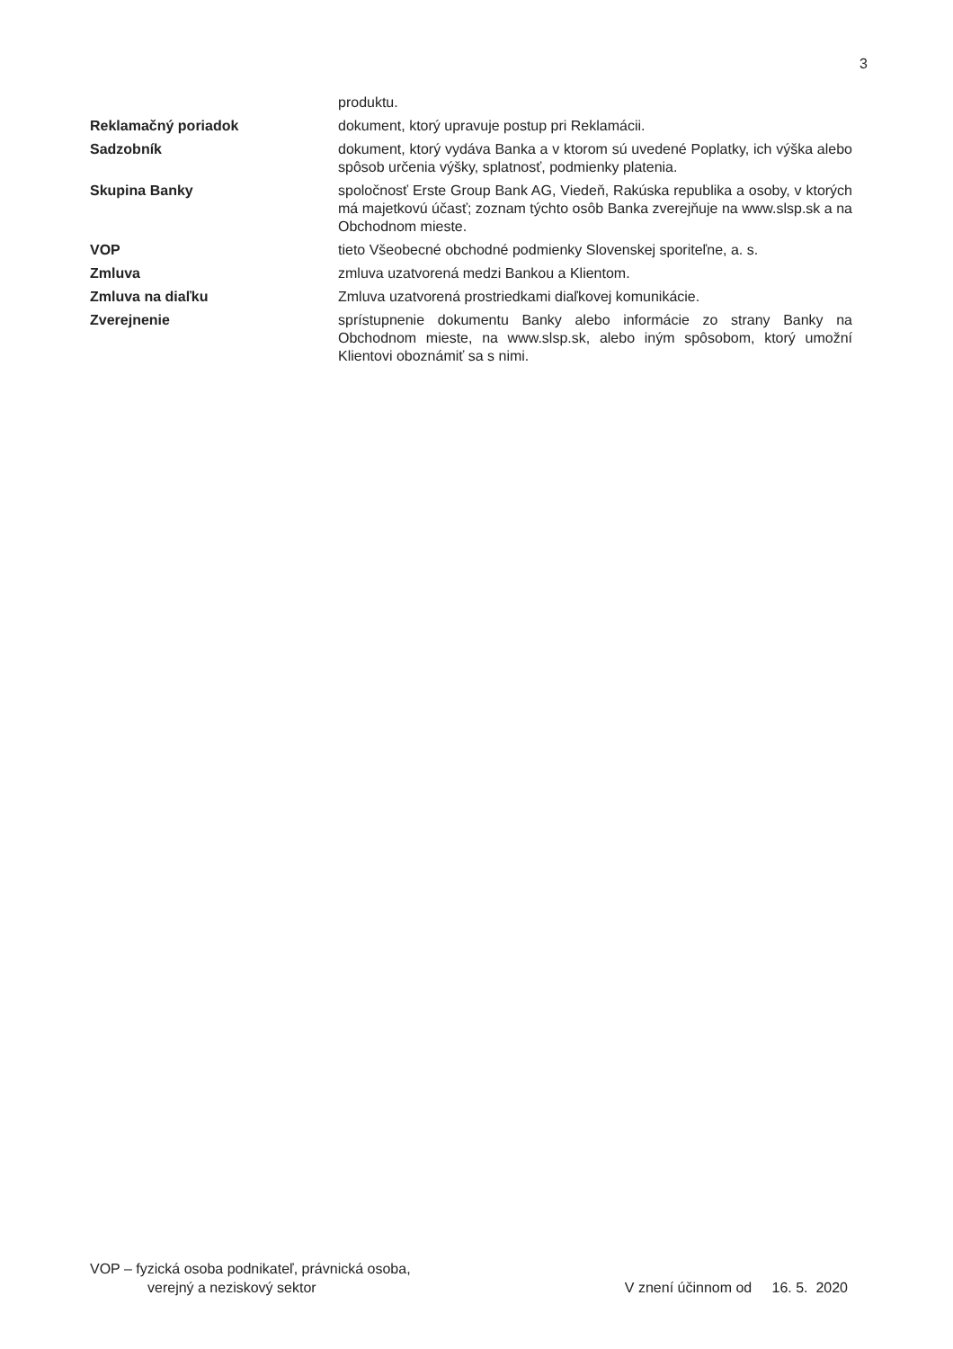3
produktu.
Reklamačný poriadok dokument, ktorý upravuje postup pri Reklamácii.
Sadzobník dokument, ktorý vydáva Banka a v ktorom sú uvedené Poplatky, ich výška alebo spôsob určenia výšky, splatnosť, podmienky platenia.
Skupina Banky spoločnosť Erste Group Bank AG, Viedeň, Rakúska republika a osoby, v ktorých má majetkovú účasť; zoznam týchto osôb Banka zverejňuje na www.slsp.sk a na Obchodnom mieste.
VOP tieto Všeobecné obchodné podmienky Slovenskej sporiteľne, a. s.
Zmluva zmluva uzatvorená medzi Bankou a Klientom.
Zmluva na diaľku Zmluva uzatvorená prostriedkami diaľkovej komunikácie.
Zverejnenie sprístupnenie dokumentu Banky alebo informácie zo strany Banky na Obchodnom mieste, na www.slsp.sk, alebo iným spôsobom, ktorý umožní Klientovi oboznámiť sa s nimi.
VOP – fyzická osoba podnikateľ, právnická osoba,
verejný a neziskový sektor
V znení účinnom od 16. 5. 2020